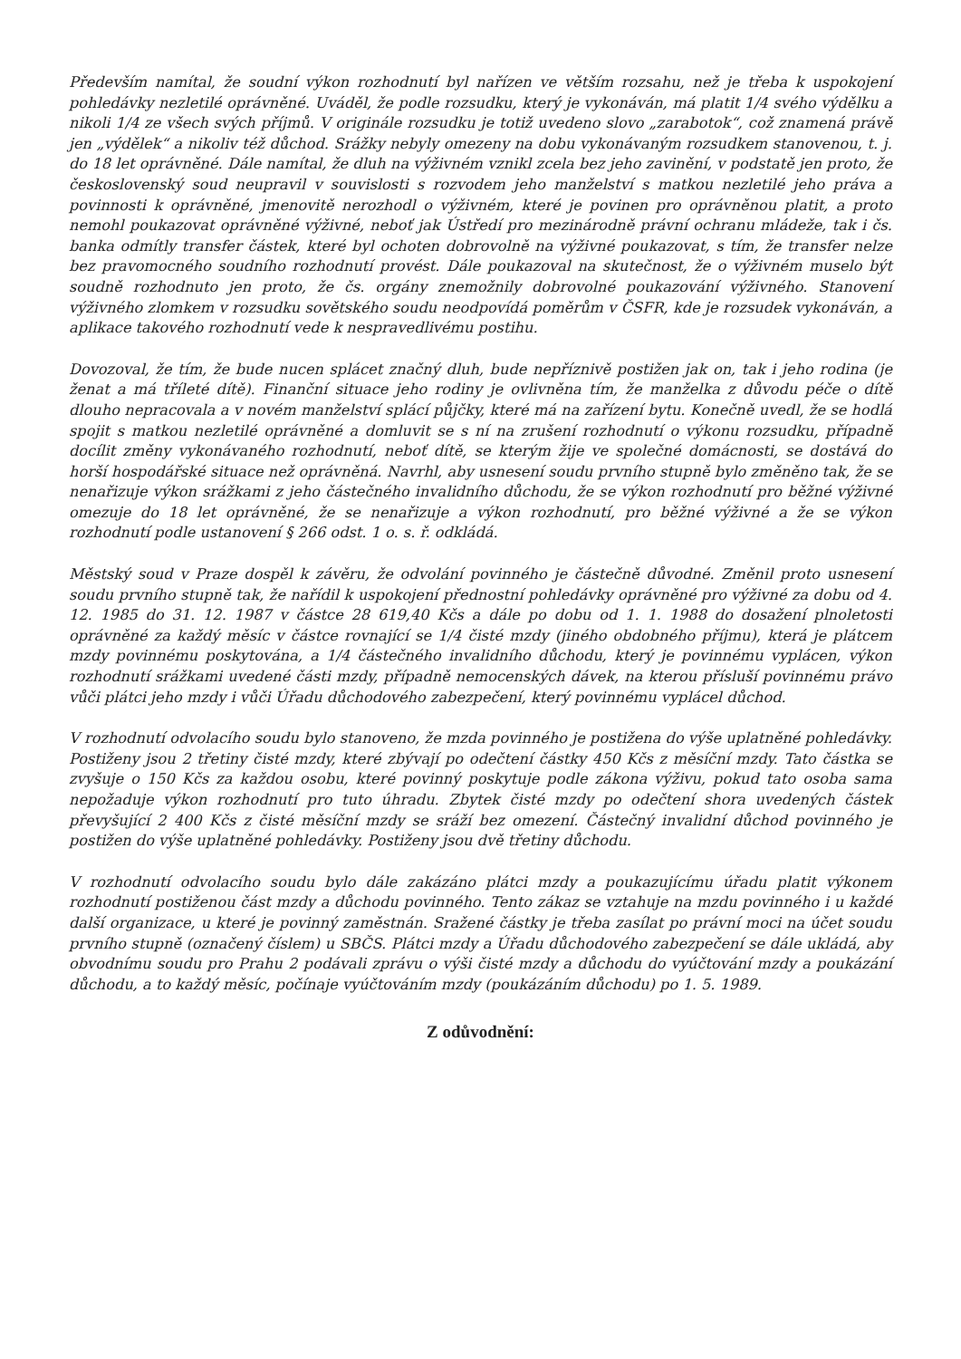Především namítal, že soudní výkon rozhodnutí byl nařízen ve větším rozsahu, než je třeba k uspokojení pohledávky nezletilé oprávněné. Uváděl, že podle rozsudku, který je vykonáván, má platit 1/4 svého výdělku a nikoli 1/4 ze všech svých příjmů. V originále rozsudku je totiž uvedeno slovo „zarabotok“, což znamená právě jen „výdělek“ a nikoliv též důchod. Srážky nebyly omezeny na dobu vykonávaným rozsudkem stanovenou, t. j. do 18 let oprávněné. Dále namítal, že dluh na výživném vznikl zcela bez jeho zavinění, v podstatě jen proto, že československý soud neupravil v souvislosti s rozvodem jeho manželství s matkou nezletilé jeho práva a povinnosti k oprávněné, jmenovitě nerozhodl o výživném, které je povinen pro oprávněnou platit, a proto nemohl poukazovat oprávněné výživné, neboť jak Ústředí pro mezinárodně právní ochranu mládeže, tak i čs. banka odmítly transfer částek, které byl ochoten dobrovolně na výživné poukazovat, s tím, že transfer nelze bez pravomocného soudního rozhodnutí provést. Dále poukazoval na skutečnost, že o výživném muselo být soudně rozhodnuto jen proto, že čs. orgány znemožnily dobrovolné poukazování výživného. Stanovení výživného zlomkem v rozsudku sovětského soudu neodpovídá poměrům v ČSFR, kde je rozsudek vykonáván, a aplikace takového rozhodnutí vede k nespravedlivému postihu.
Dovozoval, že tím, že bude nucen splácet značný dluh, bude nepříznivě postižen jak on, tak i jeho rodina (je ženat a má tříleté dítě). Finanční situace jeho rodiny je ovlivněna tím, že manželka z důvodu péče o dítě dlouho nepracovala a v novém manželství splácí půjčky, které má na zařízení bytu. Konečně uvedl, že se hodlá spojit s matkou nezletilé oprávněné a domluvit se s ní na zrušení rozhodnutí o výkonu rozsudku, případně docílit změny vykonávaného rozhodnutí, neboť dítě, se kterým žije ve společné domácnosti, se dostává do horší hospodářské situace než oprávněná. Navrhl, aby usnesení soudu prvního stupně bylo změněno tak, že se nenařizuje výkon srážkami z jeho částečného invalidního důchodu, že se výkon rozhodnutí pro běžné výživné omezuje do 18 let oprávněné, že se nenařizuje a výkon rozhodnutí, pro běžné výživné a že se výkon rozhodnutí podle ustanovení § 266 odst. 1 o. s. ř. odkládá.
Městský soud v Praze dospěl k závěru, že odvolání povinného je částečně důvodné. Změnil proto usnesení soudu prvního stupně tak, že nařídil k uspokojení přednostní pohledávky oprávněné pro výživné za dobu od 4. 12. 1985 do 31. 12. 1987 v částce 28 619,40 Kčs a dále po dobu od 1. 1. 1988 do dosažení plnoletosti oprávněné za každý měsíc v částce rovnající se 1/4 čisté mzdy (jiného obdobného příjmu), která je plátcem mzdy povinnému poskytována, a 1/4 částečného invalidního důchodu, který je povinnému vyplácen, výkon rozhodnutí srážkami uvedené části mzdy, případně nemocenských dávek, na kterou přísluší povinnému právo vůči plátci jeho mzdy i vůči Úřadu důchodového zabezpečení, který povinnému vyplácel důchod.
V rozhodnutí odvolacího soudu bylo stanoveno, že mzda povinného je postižena do výše uplatněné pohledávky. Postiženy jsou 2 třetiny čisté mzdy, které zbývají po odečtení částky 450 Kčs z měsíční mzdy. Tato částka se zvyšuje o 150 Kčs za každou osobu, které povinný poskytuje podle zákona výživu, pokud tato osoba sama nepožaduje výkon rozhodnutí pro tuto úhradu. Zbytek čisté mzdy po odečtení shora uvedených částek převyšující 2 400 Kčs z čisté měsíční mzdy se sráží bez omezení. Částečný invalidní důchod povinného je postižen do výše uplatněné pohledávky. Postiženy jsou dvě třetiny důchodu.
V rozhodnutí odvolacího soudu bylo dále zakázáno plátci mzdy a poukazujícímu úřadu platit výkonem rozhodnutí postiženou část mzdy a důchodu povinného. Tento zákaz se vztahuje na mzdu povinného i u každé další organizace, u které je povinný zaměstnán. Sražené částky je třeba zasílat po právní moci na účet soudu prvního stupně (označený číslem) u SBČS. Plátci mzdy a Úřadu důchodového zabezpečení se dále ukládá, aby obvodnímu soudu pro Prahu 2 podávali zprávu o výši čisté mzdy a důchodu do vyúčtování mzdy a poukázání důchodu, a to každý měsíc, počínaje vyúčtováním mzdy (poukázáním důchodu) po 1. 5. 1989.
Z odůvodnění: